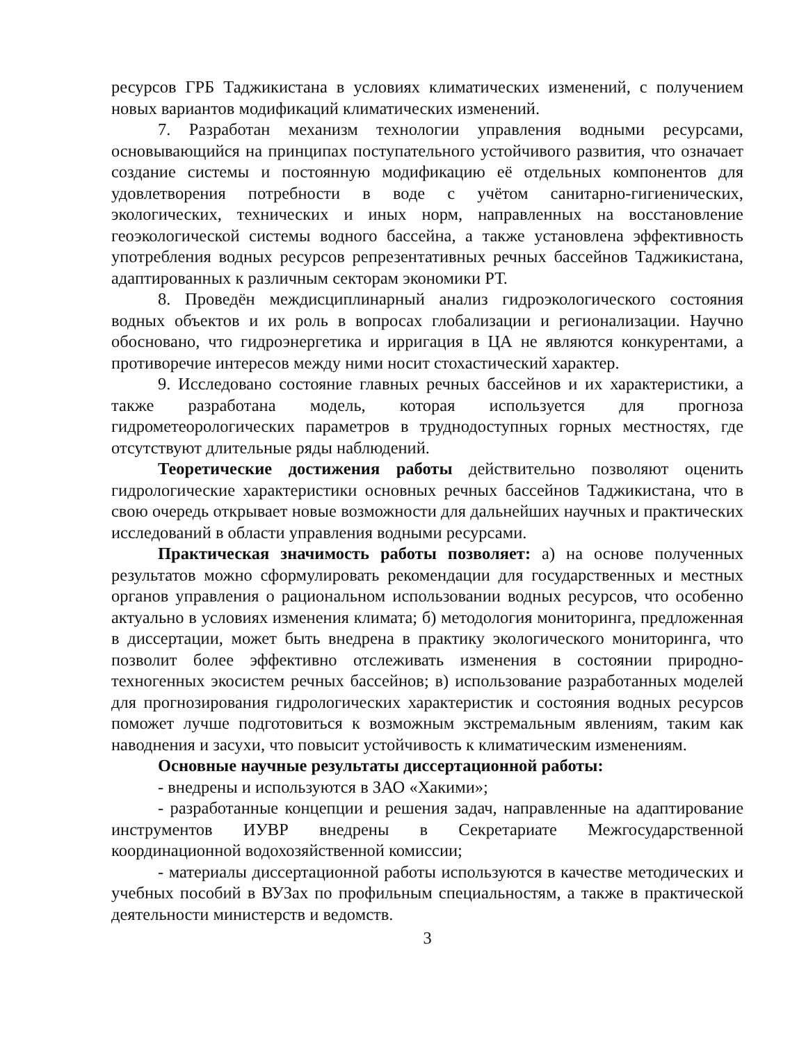ресурсов ГРБ Таджикистана в условиях климатических изменений, с получением новых вариантов модификаций климатических изменений.
7. Разработан механизм технологии управления водными ресурсами, основывающийся на принципах поступательного устойчивого развития, что означает создание системы и постоянную модификацию её отдельных компонентов для удовлетворения потребности в воде с учётом санитарно-гигиенических, экологических, технических и иных норм, направленных на восстановление геоэкологической системы водного бассейна, а также установлена эффективность употребления водных ресурсов репрезентативных речных бассейнов Таджикистана, адаптированных к различным секторам экономики РТ.
8. Проведён междисциплинарный анализ гидроэкологического состояния водных объектов и их роль в вопросах глобализации и регионализации. Научно обосновано, что гидроэнергетика и ирригация в ЦА не являются конкурентами, а противоречие интересов между ними носит стохастический характер.
9. Исследовано состояние главных речных бассейнов и их характеристики, а также разработана модель, которая используется для прогноза гидрометеорологических параметров в труднодоступных горных местностях, где отсутствуют длительные ряды наблюдений.
Теоретические достижения работы действительно позволяют оценить гидрологические характеристики основных речных бассейнов Таджикистана, что в свою очередь открывает новые возможности для дальнейших научных и практических исследований в области управления водными ресурсами.
Практическая значимость работы позволяет: а) на основе полученных результатов можно сформулировать рекомендации для государственных и местных органов управления о рациональном использовании водных ресурсов, что особенно актуально в условиях изменения климата; б) методология мониторинга, предложенная в диссертации, может быть внедрена в практику экологического мониторинга, что позволит более эффективно отслеживать изменения в состоянии природно-техногенных экосистем речных бассейнов; в) использование разработанных моделей для прогнозирования гидрологических характеристик и состояния водных ресурсов поможет лучше подготовиться к возможным экстремальным явлениям, таким как наводнения и засухи, что повысит устойчивость к климатическим изменениям.
Основные научные результаты диссертационной работы:
- внедрены и используются в ЗАО «Хакими»;
- разработанные концепции и решения задач, направленные на адаптирование инструментов ИУВР внедрены в Секретариате Межгосударственной координационной водохозяйственной комиссии;
- материалы диссертационной работы используются в качестве методических и учебных пособий в ВУЗах по профильным специальностям, а также в практической деятельности министерств и ведомств.
3